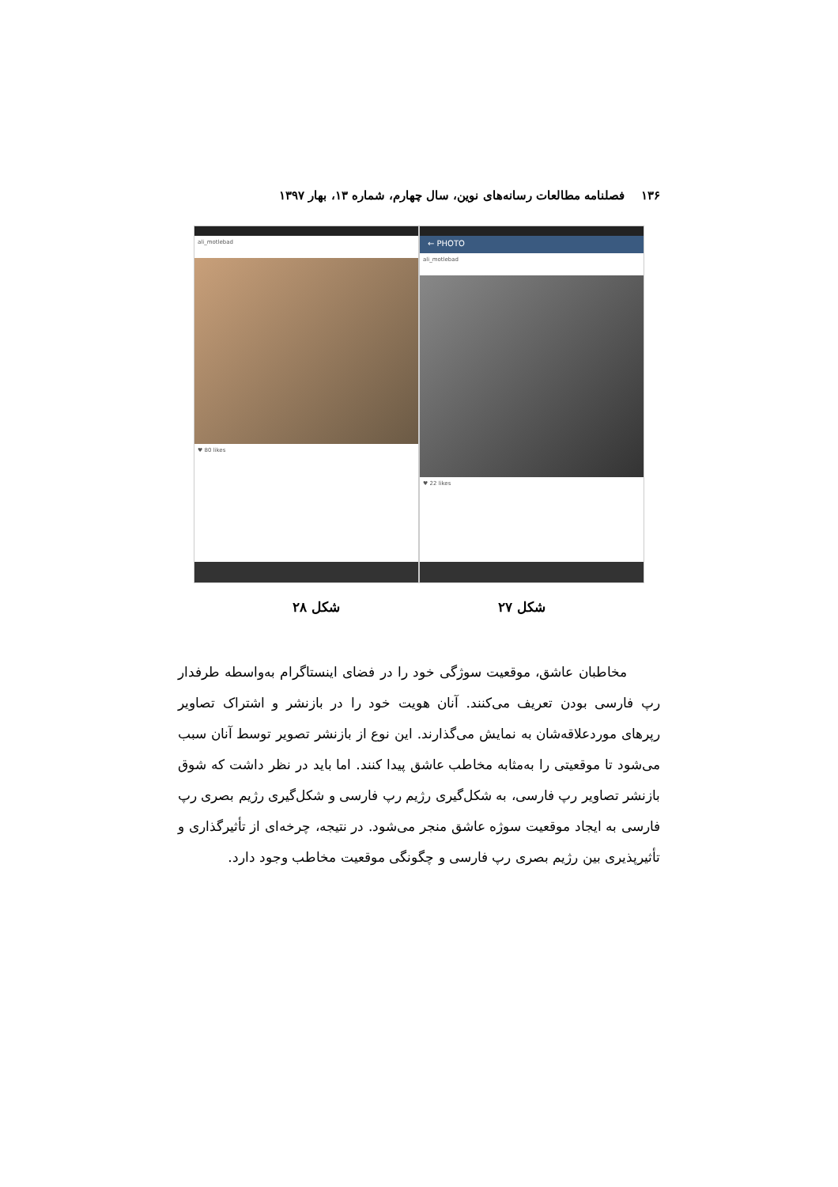۱۳۶ فصلنامه مطالعات رسانه‌های نوین، سال چهارم، شماره ۱۳، بهار ۱۳۹۷
ali_motlebad
♥ 80 likes
← PHOTO
ali_motlebad
♥ 22 likes
شکل ۲۷ شکل ۲۸
مخاطبان عاشق، موقعیت سوژگی خود را در فضای اینستاگرام به‌واسطه طرفدار رپ فارسی بودن تعریف می‌کنند. آنان هویت خود را در بازنشر و اشتراک تصاویر رپرهای موردعلاقه‌شان به نمایش می‌گذارند. این نوع از بازنشر تصویر توسط آنان سبب می‌شود تا موقعیتی را به‌مثابه مخاطب عاشق پیدا کنند. اما باید در نظر داشت که شوق بازنشر تصاویر رپ فارسی، به شکل‌گیری رژیم رپ فارسی و شکل‌گیری رژیم بصری رپ فارسی به ایجاد موقعیت سوژه عاشق منجر می‌شود. در نتیجه، چرخه‌ای از تأثیرگذاری و تأثیرپذیری بین رژیم بصری رپ فارسی و چگونگی موقعیت مخاطب وجود دارد.